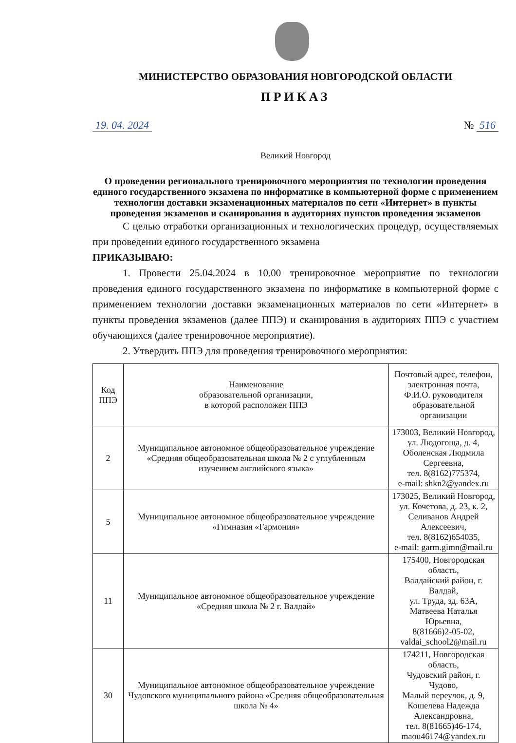МИНИСТЕРСТВО ОБРАЗОВАНИЯ НОВГОРОДСКОЙ ОБЛАСТИ
ПРИКАЗ
19. 04. 2024 № 516
Великий Новгород
О проведении регионального тренировочного мероприятия по технологии проведения единого государственного экзамена по информатике в компьютерной форме с применением технологии доставки экзаменационных материалов по сети «Интернет» в пункты проведения экзаменов и сканирования в аудиториях пунктов проведения экзаменов
С целью отработки организационных и технологических процедур, осуществляемых при проведении единого государственного экзамена
ПРИКАЗЫВАЮ:
1. Провести 25.04.2024 в 10.00 тренировочное мероприятие по технологии проведения единого государственного экзамена по информатике в компьютерной форме с применением технологии доставки экзаменационных материалов по сети «Интернет» в пункты проведения экзаменов (далее ППЭ) и сканирования в аудиториях ППЭ с участием обучающихся (далее тренировочное мероприятие).
2. Утвердить ППЭ для проведения тренировочного мероприятия:
| Код ППЭ | Наименование образовательной организации, в которой расположен ППЭ | Почтовый адрес, телефон, электронная почта, Ф.И.О. руководителя образовательной организации |
| 2 | Муниципальное автономное общеобразовательное учреждение «Средняя общеобразовательная школа № 2 с углубленным изучением английского языка» | 173003, Великий Новгород, ул. Людогоща, д. 4, Оболенская Людмила Сергеевна, тел. 8(8162)775374, e-mail: shkn2@yandex.ru |
| 5 | Муниципальное автономное общеобразовательное учреждение «Гимназия «Гармония» | 173025, Великий Новгород, ул. Кочетова, д. 23, к. 2, Селиванов Андрей Алексеевич, тел. 8(8162)654035, e-mail: garm.gimn@mail.ru |
| 11 | Муниципальное автономное общеобразовательное учреждение «Средняя школа № 2 г. Валдай» | 175400, Новгородская область, Валдайский район, г. Валдай, ул. Труда, зд. 63А, Матвеева Наталья Юрьевна, 8(81666)2-05-02, valdai_school2@mail.ru |
| 30 | Муниципальное автономное общеобразовательное учреждение Чудовского муниципального района «Средняя общеобразовательная школа № 4» | 174211, Новгородская область, Чудовский район, г. Чудово, Малый переулок, д. 9, Кошелева Надежда Александровна, тел. 8(81665)46-174, maou46174@yandex.ru |